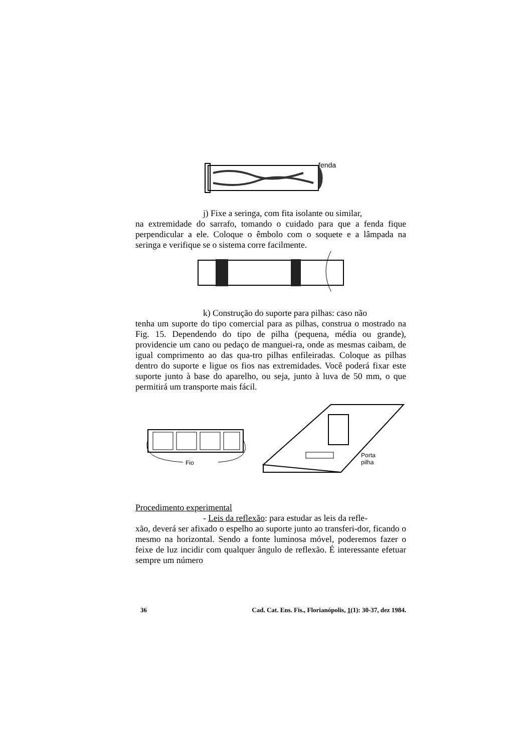fenda
j) Fixe a seringa, com fita isolante ou similar,
na extremidade do sarrafo, tomando o cuidado para que a fenda fique perpendicular a ele. Coloque o êmbolo com o soquete e a lâmpada na seringa e verifique se o sistema corre facilmente.
k) Construção do suporte para pilhas: caso não
tenha um suporte do tipo comercial para as pilhas, construa o mostrado na Fig. 15. Dependendo do tipo de pilha (pequena, média ou grande), providencie um cano ou pedaço de manguei-ra, onde as mesmas caibam, de igual comprimento ao das qua-tro pilhas enfileiradas. Coloque as pilhas dentro do suporte e ligue os fios nas extremidades. Você poderá fixar este suporte junto à base do aparelho, ou seja, junto à luva de 50 mm, o que permitirá um transporte mais fácil.
Fio
Porta
pilha
Procedimento experimental
- Leis da reflexão: para estudar as leis da refle-
xão, deverá ser afixado o espelho ao suporte junto ao transferi-dor, ficando o mesmo na horizontal. Sendo a fonte luminosa móvel, poderemos fazer o feixe de luz incidir com qualquer ângulo de reflexão. É interessante efetuar sempre um número
36 Cad. Cat. Ens. Fis., Florianópolis, 1(1): 30-37, dez 1984.